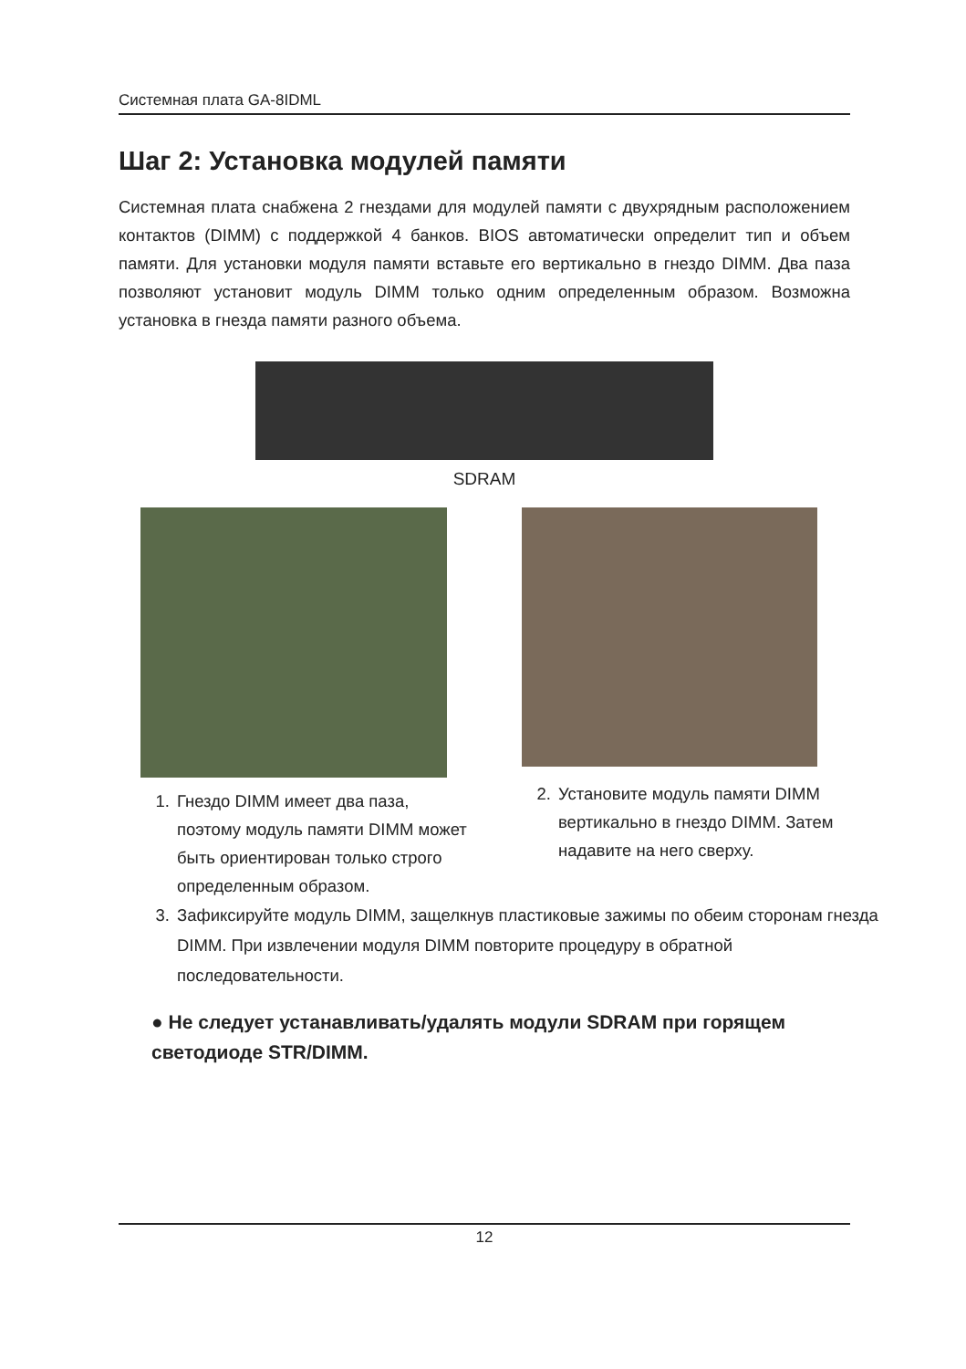Системная плата GA-8IDML
Шаг 2: Установка модулей памяти
Системная плата снабжена 2 гнездами для модулей памяти с двухрядным расположением контактов (DIMM) с поддержкой 4 банков. BIOS автоматически определит тип и объем памяти. Для установки модуля памяти вставьте его вертикально в гнездо DIMM. Два паза позволяют установит модуль DIMM только одним определенным образом. Возможна установка в гнезда памяти разного объема.
SDRAM
1. Гнездо DIMM имеет два паза, поэтому модуль памяти DIMM может быть ориентирован только строго определенным образом.
2. Установите модуль памяти DIMM вертикально в гнездо DIMM. Затем надавите на него сверху.
3. Зафиксируйте модуль DIMM, защелкнув пластиковые зажимы по обеим сторонам гнезда DIMM. При извлечении модуля DIMM повторите процедуру в обратной последовательности.
● Не следует устанавливать/удалять модули SDRAM при горящем светодиоде STR/DIMM.
12